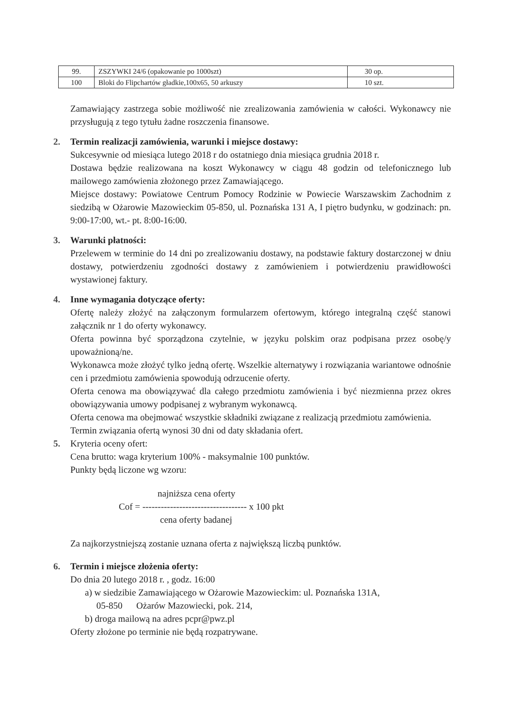| 99. | ZSZYWKI 24/6 (opakowanie po 1000szt) | 30 op. |
| 100 | Bloki do Flipchartów gładkie,100x65, 50 arkuszy | 10 szt. |
Zamawiający zastrzega sobie możliwość nie zrealizowania zamówienia w całości. Wykonawcy nie przysługują z tego tytułu żadne roszczenia finansowe.
2. Termin realizacji zamówienia, warunki i miejsce dostawy:
Sukcesywnie od miesiąca lutego 2018 r do ostatniego dnia miesiąca grudnia 2018 r.
Dostawa będzie realizowana na koszt Wykonawcy w ciągu 48 godzin od telefonicznego lub mailowego zamówienia złożonego przez Zamawiającego.
Miejsce dostawy: Powiatowe Centrum Pomocy Rodzinie w Powiecie Warszawskim Zachodnim z siedzibą w Ożarowie Mazowieckim 05-850, ul. Poznańska 131 A, I piętro budynku, w godzinach: pn. 9:00-17:00, wt.- pt. 8:00-16:00.
3. Warunki płatności:
Przelewem w terminie do 14 dni po zrealizowaniu dostawy, na podstawie faktury dostarczonej w dniu dostawy, potwierdzeniu zgodności dostawy z zamówieniem i potwierdzeniu prawidłowości wystawionej faktury.
4. Inne wymagania dotyczące oferty:
Ofertę należy złożyć na załączonym formularzem ofertowym, którego integralną część stanowi załącznik nr 1 do oferty wykonawcy.
Oferta powinna być sporządzona czytelnie, w języku polskim oraz podpisana przez osobę/y upoważnioną/ne.
Wykonawca może złożyć tylko jedną ofertę. Wszelkie alternatywy i rozwiązania wariantowe odnośnie cen i przedmiotu zamówienia spowodują odrzucenie oferty.
Oferta cenowa ma obowiązywać dla całego przedmiotu zamówienia i być niezmienna przez okres obowiązywania umowy podpisanej z wybranym wykonawcą.
Oferta cenowa ma obejmować wszystkie składniki związane z realizacją przedmiotu zamówienia.
Termin związania ofertą wynosi 30 dni od daty składania ofert.
5. Kryteria oceny ofert:
Cena brutto: waga kryterium 100% - maksymalnie 100 punktów.
Punkty będą liczone wg wzoru:
najniższa cena oferty
Cof = ---------------------------------- x 100 pkt
cena oferty badanej
Za najkorzystniejszą zostanie uznana oferta z największą liczbą punktów.
6. Termin i miejsce złożenia oferty:
Do dnia 20 lutego 2018 r. , godz. 16:00
a) w siedzibie Zamawiającego w Ożarowie Mazowieckim: ul. Poznańska 131A,
05-850 Ożarów Mazowiecki, pok. 214,
b) droga mailową na adres pcpr@pwz.pl
Oferty złożone po terminie nie będą rozpatrywane.